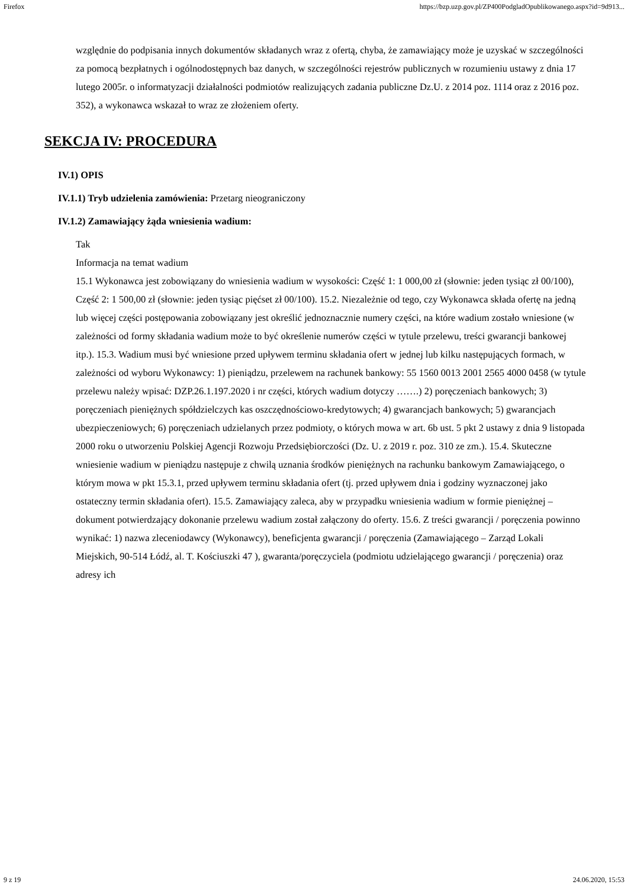Firefox https://bzp.uzp.gov.pl/ZP400PodgladOpublikowanego.aspx?id=9d913...
względnie do podpisania innych dokumentów składanych wraz z ofertą, chyba, że zamawiający może je uzyskać w szczególności za pomocą bezpłatnych i ogólnodostępnych baz danych, w szczególności rejestrów publicznych w rozumieniu ustawy z dnia 17 lutego 2005r. o informatyzacji działalności podmiotów realizujących zadania publiczne Dz.U. z 2014 poz. 1114 oraz z 2016 poz. 352), a wykonawca wskazał to wraz ze złożeniem oferty.
SEKCJA IV: PROCEDURA
IV.1) OPIS
IV.1.1) Tryb udzielenia zamówienia: Przetarg nieograniczony
IV.1.2) Zamawiający żąda wniesienia wadium:
Tak
Informacja na temat wadium
15.1 Wykonawca jest zobowiązany do wniesienia wadium w wysokości: Część 1: 1 000,00 zł (słownie: jeden tysiąc zł 00/100), Część 2: 1 500,00 zł (słownie: jeden tysiąc pięćset zł 00/100). 15.2. Niezależnie od tego, czy Wykonawca składa ofertę na jedną lub więcej części postępowania zobowiązany jest określić jednoznacznie numery części, na które wadium zostało wniesione (w zależności od formy składania wadium może to być określenie numerów części w tytule przelewu, treści gwarancji bankowej itp.). 15.3. Wadium musi być wniesione przed upływem terminu składania ofert w jednej lub kilku następujących formach, w zależności od wyboru Wykonawcy: 1) pieniądzu, przelewem na rachunek bankowy: 55 1560 0013 2001 2565 4000 0458 (w tytule przelewu należy wpisać: DZP.26.1.197.2020 i nr części, których wadium dotyczy …….) 2) poręczeniach bankowych; 3) poręczeniach pieniężnych spółdzielczych kas oszczędnościowo-kredytowych; 4) gwarancjach bankowych; 5) gwarancjach ubezpieczeniowych; 6) poręczeniach udzielanych przez podmioty, o których mowa w art. 6b ust. 5 pkt 2 ustawy z dnia 9 listopada 2000 roku o utworzeniu Polskiej Agencji Rozwoju Przedsiębiorczości (Dz. U. z 2019 r. poz. 310 ze zm.). 15.4. Skuteczne wniesienie wadium w pieniądzu następuje z chwilą uznania środków pieniężnych na rachunku bankowym Zamawiającego, o którym mowa w pkt 15.3.1, przed upływem terminu składania ofert (tj. przed upływem dnia i godziny wyznaczonej jako ostateczny termin składania ofert). 15.5. Zamawiający zaleca, aby w przypadku wniesienia wadium w formie pieniężnej – dokument potwierdzający dokonanie przelewu wadium został załączony do oferty. 15.6. Z treści gwarancji / poręczenia powinno wynikać: 1) nazwa zleceniodawcy (Wykonawcy), beneficjenta gwarancji / poręczenia (Zamawiającego – Zarząd Lokali Miejskich, 90-514 Łódź, al. T. Kościuszki 47 ), gwaranta/poręczyciela (podmiotu udzielającego gwarancji / poręczenia) oraz adresy ich
9 z 19 24.06.2020, 15:53